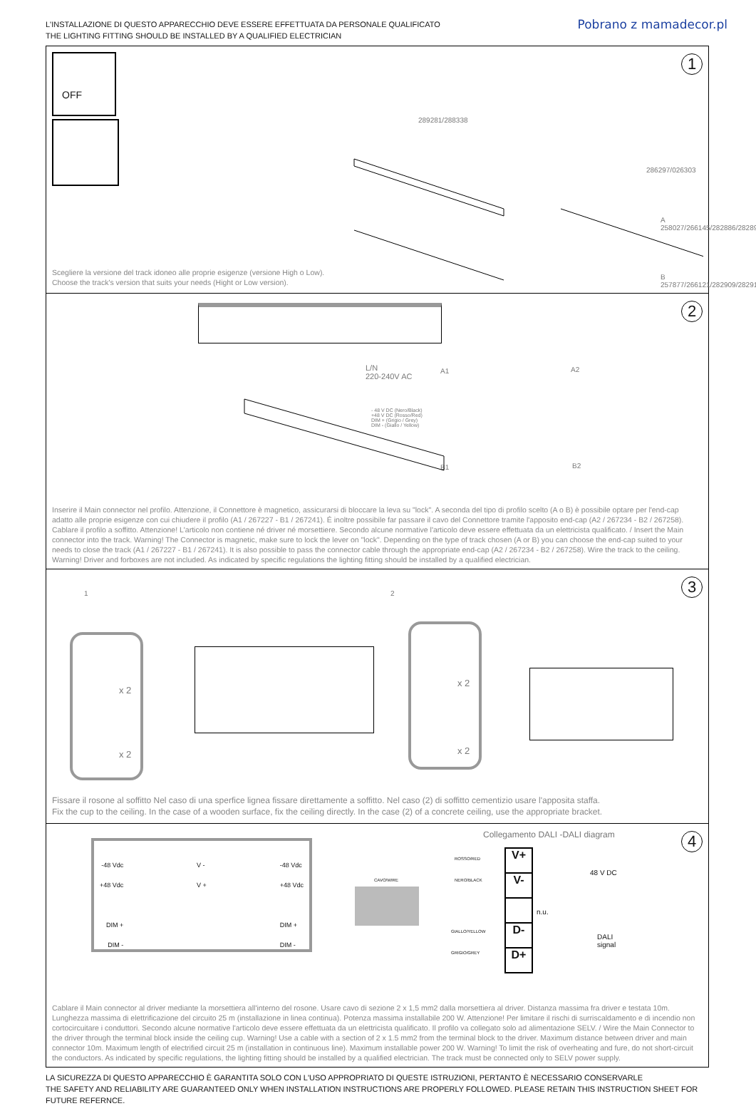L'INSTALLAZIONE DI QUESTO APPARECCHIO DEVE ESSERE EFFETTUATA DA PERSONALE QUALIFICATO
THE LIGHTING FITTING SHOULD BE INSTALLED BY A QUALIFIED ELECTRICIAN
Pobrano z mamadecor.pl
1
OFF
289281/288338
286297/026303
A 258027/266145/282886/282893
B 257877/266121/282909/282916
Scegliere la versione del track idoneo alle proprie esigenze (versione High o Low).
Choose the track's version that suits your needs (Hight or Low version).
2
L/N
220-240V AC
- 48 V DC (Nero/Black)
+48 V DC (Rosso/Red)
DIM + (Grigio / Grey)
DIM - (Giallo / Yellow)
A1 A2
B1 B2
Inserire il Main connector nel profilo. Attenzione, il Connettore è magnetico, assicurarsi di bloccare la leva su "lock". A seconda del tipo di profilo scelto (A o B) è possibile optare per l'end-cap adatto alle proprie esigenze con cui chiudere il profilo (A1 / 267227 - B1 / 267241). É inoltre possibile far passare il cavo del Connettore tramite l'apposito end-cap (A2 / 267234 - B2 / 267258). Cablare il profilo a soffitto. Attenzione! L'articolo non contiene né driver né morsettiere. Secondo alcune normative l'articolo deve essere effettuata da un elettricista qualificato. / Insert the Main connector into the track. Warning! The Connector is magnetic, make sure to lock the lever on "lock". Depending on the type of track chosen (A or B) you can choose the end-cap suited to your needs to close the track (A1 / 267227 - B1 / 267241). It is also possible to pass the connector cable through the appropriate end-cap (A2 / 267234 - B2 / 267258). Wire the track to the ceiling. Warning! Driver and forboxes are not included. As indicated by specific regulations the lighting fitting should be installed by a qualified electrician.
3
1 2
x 2
x 2
x 2
x 2
Fissare il rosone al soffitto Nel caso di una sperfice lignea fissare direttamente a soffitto. Nel caso (2) di soffitto cementizio usare l'apposita staffa.
Fix the cup to the ceiling. In the case of a wooden surface, fix the ceiling directly. In the case (2) of a concrete ceiling, use the appropriate bracket.
4
-48 Vdc
+48 Vdc
DIM +
DIM -
V -
V +
-48 Vdc
+48 Vdc
DIM +
DIM -
Collegamento DALI -DALI diagram
CAVO/WIRE
ROSSO/RED
NERO/BLACK
GIALLO/YELLOW
GRIGIO/GREY
V+
V-
D-
D+
n.u.
48 V DC
DALI
signal
Cablare il Main connector al driver mediante la morsettiera all'interno del rosone. Usare cavo di sezione 2 x 1,5 mm2 dalla morsettiera al driver. Distanza massima fra driver e testata 10m. Lunghezza massima di elettrificazione del circuito 25 m (installazione in linea continua). Potenza massima installabile 200 W. Attenzione! Per limitare il rischi di surriscaldamento e di incendio non cortocircuitare i conduttori. Secondo alcune normative l'articolo deve essere effettuata da un elettricista qualificato. Il profilo va collegato solo ad alimentazione SELV. / Wire the Main Connector to the driver through the terminal block inside the ceiling cup. Warning! Use a cable with a section of 2 x 1.5 mm2 from the terminal block to the driver. Maximum distance between driver and main connector 10m. Maximum length of electrified circuit 25 m (installation in continuous line). Maximum installable power 200 W. Warning! To limit the risk of overheating and fure, do not short-circuit the conductors. As indicated by specific regulations, the lighting fitting should be installed by a qualified electrician. The track must be connected only to SELV power supply.
LA SICUREZZA DI QUESTO APPARECCHIO È GARANTITA SOLO CON L'USO APPROPRIATO DI QUESTE ISTRUZIONI, PERTANTO È NECESSARIO CONSERVARLE
THE SAFETY AND RELIABILITY ARE GUARANTEED ONLY WHEN INSTALLATION INSTRUCTIONS ARE PROPERLY FOLLOWED. PLEASE RETAIN THIS INSTRUCTION SHEET FOR FUTURE REFERNCE.